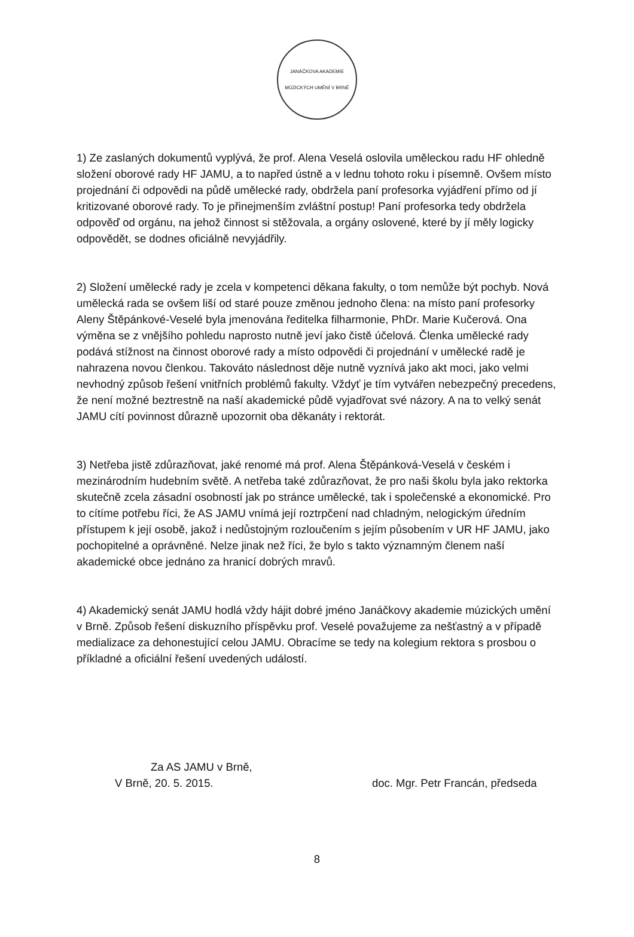JANÁČKOVA AKADEMIE MÚZICKÝCH UMĚNÍ V BRNĚ
1) Ze zaslaných dokumentů vyplývá, že prof. Alena Veselá oslovila uměleckou radu HF ohledně složení oborové rady HF JAMU, a to napřed ústně a v lednu tohoto roku i písemně. Ovšem místo projednání či odpovědi na půdě umělecké rady, obdržela paní profesorka vyjádření přímo od jí kritizované oborové rady. To je přinejmenším zvláštní postup! Paní profesorka tedy obdržela odpověď od orgánu, na jehož činnost si stěžovala, a orgány oslovené, které by jí měly logicky odpovědět, se dodnes oficiálně nevyjádřily.
2) Složení umělecké rady je zcela v kompetenci děkana fakulty, o tom nemůže být pochyb. Nová umělecká rada se ovšem liší od staré pouze změnou jednoho člena: na místo paní profesorky Aleny Štěpánkové-Veselé byla jmenována ředitelka filharmonie, PhDr. Marie Kučerová. Ona výměna se z vnějšího pohledu naprosto nutně jeví jako čistě účelová. Členka umělecké rady podává stížnost na činnost oborové rady a místo odpovědi či projednání v umělecké radě je nahrazena novou členkou. Takováto následnost děje nutně vyznívá jako akt moci, jako velmi nevhodný způsob řešení vnitřních problémů fakulty. Vždyť je tím vytvářen nebezpečný precedens, že není možné beztrestně na naší akademické půdě vyjadřovat své názory. A na to velký senát JAMU cítí povinnost důrazně upozornit oba děkanáty i rektorát.
3) Netřeba jistě zdůrazňovat, jaké renomé má prof. Alena Štěpánková-Veselá v českém i mezinárodním hudebním světě. A netřeba také zdůrazňovat, že pro naši školu byla jako rektorka skutečně zcela zásadní osobností jak po stránce umělecké, tak i společenské a ekonomické. Pro to cítíme potřebu říci, že AS JAMU vnímá její roztrpčení nad chladným, nelogickým úředním přístupem k její osobě, jakož i nedůstojným rozloučením s jejím působením v UR HF JAMU, jako pochopitelné a oprávněné. Nelze jinak než říci, že bylo s takto významným členem naší akademické obce jednáno za hranicí dobrých mravů.
4) Akademický senát JAMU hodlá vždy hájit dobré jméno Janáčkovy akademie múzických umění v Brně. Způsob řešení diskuzního příspěvku prof. Veselé považujeme za nešťastný a v případě medializace za dehonestující celou JAMU. Obracíme se tedy na kolegium rektora s prosbou o příkladné a oficiální řešení uvedených událostí.
Za AS JAMU v Brně,
V Brně, 20. 5. 2015.
doc. Mgr. Petr Francán, předseda
8